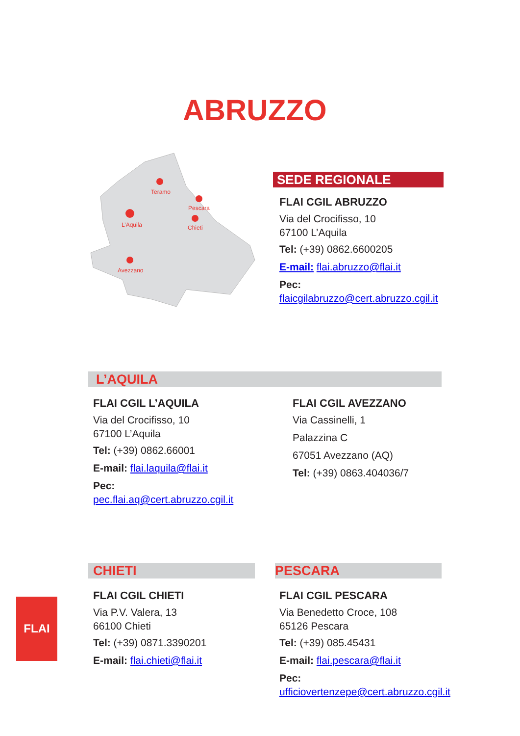ABRUZZO
Teramo
Pescara
Chieti
L’Aquila
Avezzano
SEDE REGIONALE
FLAI CGIL ABRUZZO
Via del Crocifisso, 10
67100 L’Aquila
Tel: (+39) 0862.6600205
E-mail: flai.abruzzo@flai.it
Pec:
flaicgilabruzzo@cert.abruzzo.cgil.it
L’AQUILA
FLAI CGIL L’AQUILA
Via del Crocifisso, 10
67100 L’Aquila
Tel: (+39) 0862.66001
E-mail: flai.laquila@flai.it
Pec:
pec.flai.aq@cert.abruzzo.cgil.it
FLAI CGIL AVEZZANO
Via Cassinelli, 1
Palazzina C
67051 Avezzano (AQ)
Tel: (+39) 0863.404036/7
CHIETI PESCARA
FLAI CGIL CHIETI
Via P.V. Valera, 13
66100 Chieti
Tel: (+39) 0871.3390201
E-mail: flai.chieti@flai.it
FLAI CGIL PESCARA
Via Benedetto Croce, 108
65126 Pescara
Tel: (+39) 085.45431
E-mail: flai.pescara@flai.it
Pec:
ufficiovertenzepe@cert.abruzzo.cgil.it
FLAI